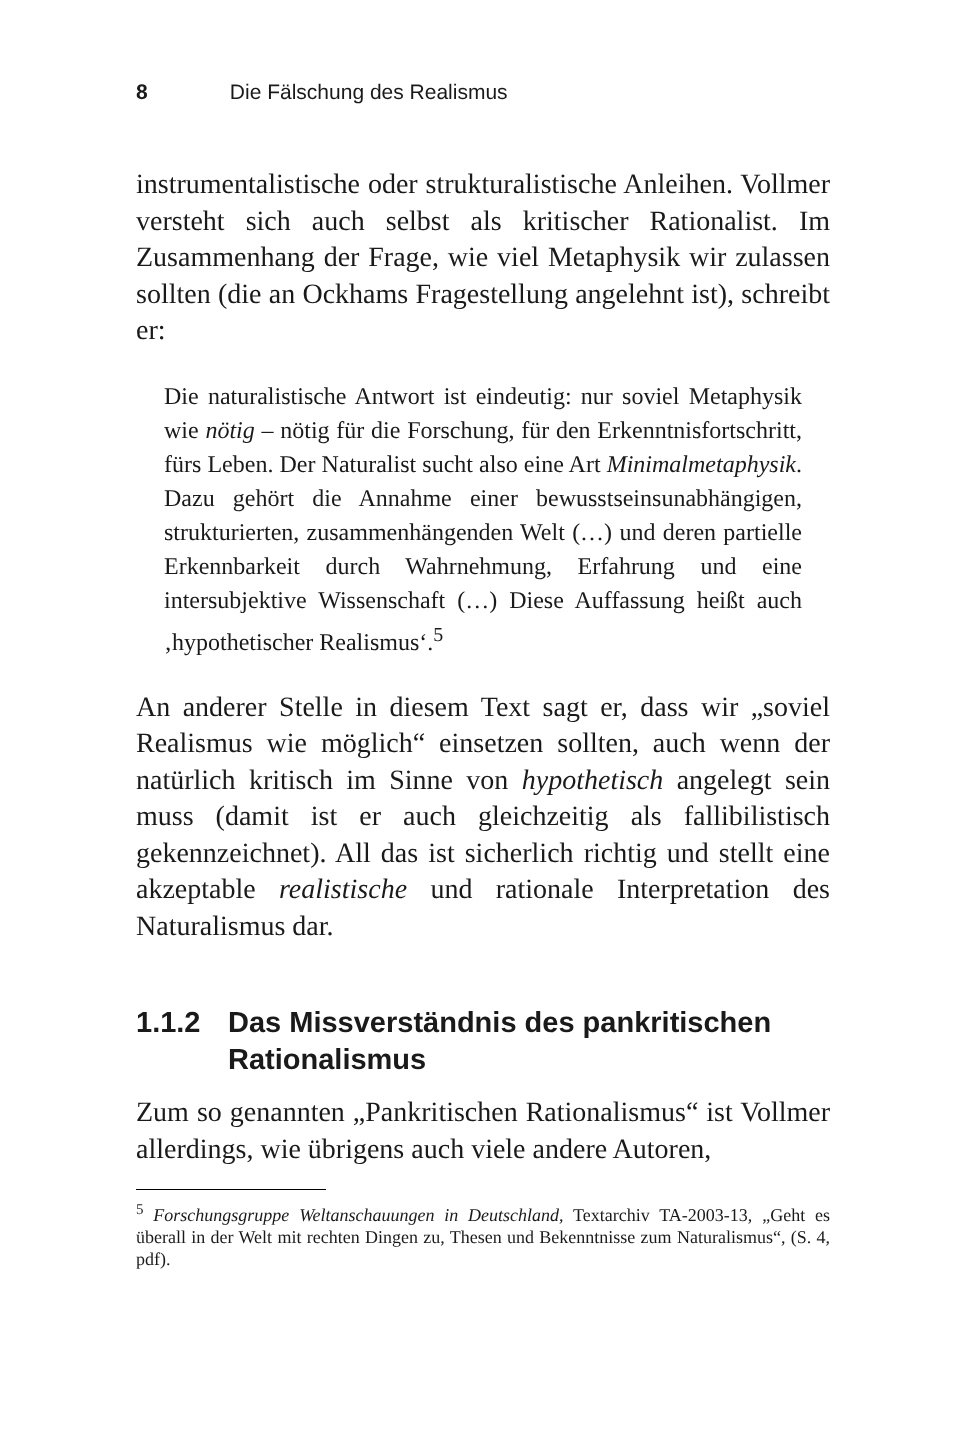8 Die Fälschung des Realismus
instrumentalistische oder strukturalistische Anleihen. Vollmer versteht sich auch selbst als kritischer Rationalist. Im Zusammenhang der Frage, wie viel Metaphysik wir zulassen sollten (die an Ockhams Fragestellung angelehnt ist), schreibt er:
Die naturalistische Antwort ist eindeutig: nur soviel Metaphysik wie nötig – nötig für die Forschung, für den Erkenntnisfortschritt, fürs Leben. Der Naturalist sucht also eine Art Minimalmetaphysik. Dazu gehört die Annahme einer bewusstseinsunabhängigen, strukturierten, zusammenhängenden Welt (…) und deren partielle Erkennbarkeit durch Wahrnehmung, Erfahrung und eine intersubjektive Wissenschaft (…) Diese Auffassung heißt auch ‚hypothetischer Realismus‘.<sup>5</sup>
An anderer Stelle in diesem Text sagt er, dass wir „soviel Realismus wie möglich“ einsetzen sollten, auch wenn der natürlich kritisch im Sinne von hypothetisch angelegt sein muss (damit ist er auch gleichzeitig als fallibilistisch gekennzeichnet). All das ist sicherlich richtig und stellt eine akzeptable realistische und rationale Interpretation des Naturalismus dar.
1.1.2 Das Missverständnis des pankritischen Rationalismus
Zum so genannten „Pankritischen Rationalismus“ ist Vollmer allerdings, wie übrigens auch viele andere Autoren,
<sup>5</sup> Forschungsgruppe Weltanschauungen in Deutschland, Textarchiv TA-2003-13, „Geht es überall in der Welt mit rechten Dingen zu, Thesen und Bekenntnisse zum Naturalismus“, (S. 4, pdf).